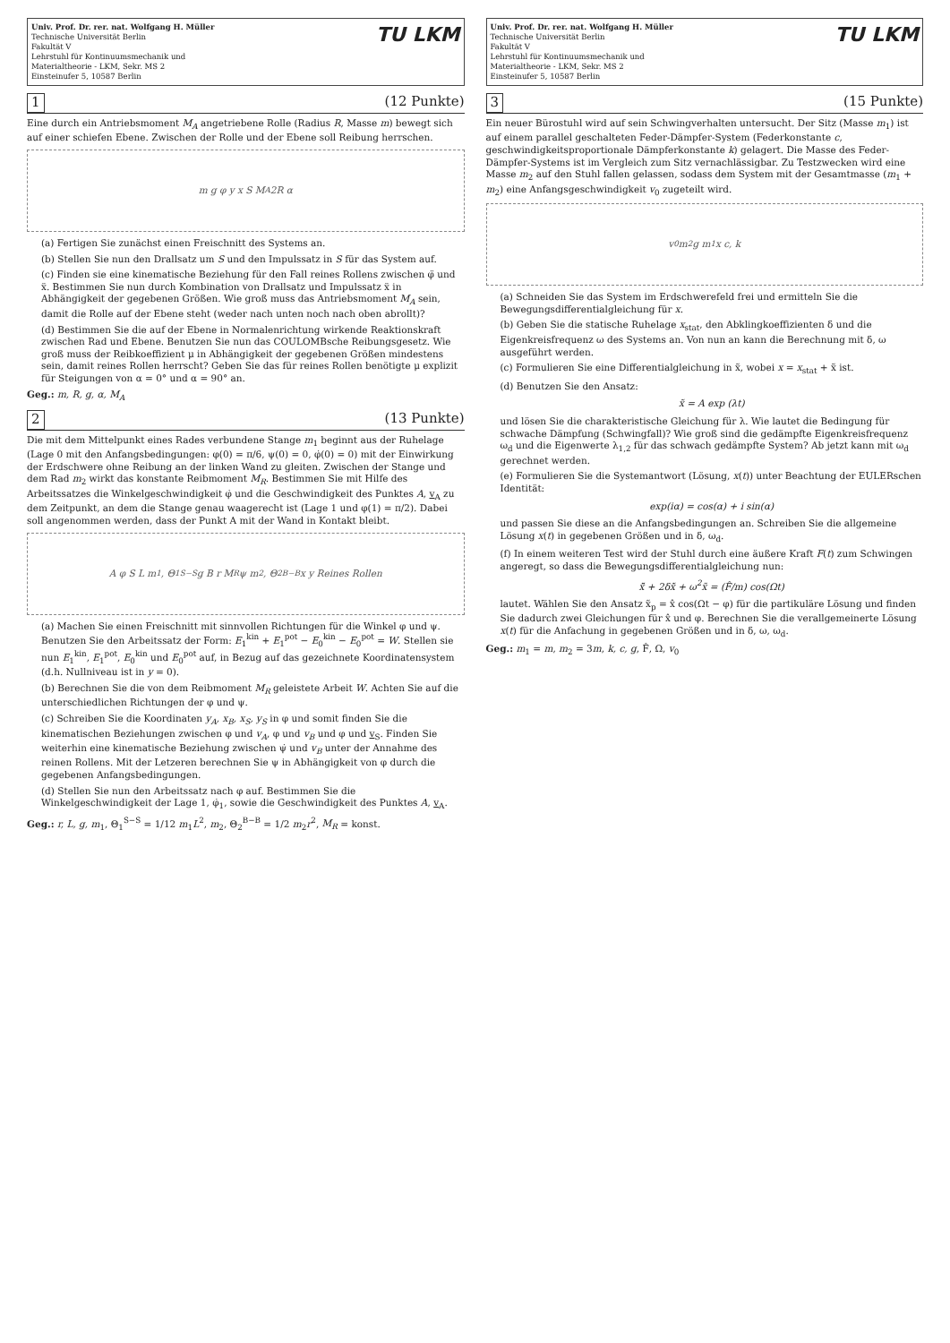Univ. Prof. Dr. rer. nat. Wolfgang H. Müller
Technische Universität Berlin
Fakultät V
Lehrstuhl für Kontinuumsmechanik und
Materialtheorie - LKM, Sekr. MS 2
Einsteinufer 5, 10587 Berlin
TU LKM
1 (12 Punkte)
Eine durch ein Antriebsmoment M<sub>A</sub> angetriebene Rolle (Radius R, Masse m) bewegt sich auf einer schiefen Ebene. Zwischen der Rolle und der Ebene soll Reibung herrschen.
m g φ y x S M<sub>A</sub> 2R α
(a) Fertigen Sie zunächst einen Freischnitt des Systems an.
(b) Stellen Sie nun den Drallsatz um S und den Impulssatz in S für das System auf.
(c) Finden sie eine kinematische Beziehung für den Fall reines Rollens zwischen φ̈ und ẍ. Bestimmen Sie nun durch Kombination von Drallsatz und Impulssatz ẍ in Abhängigkeit der gegebenen Größen. Wie groß muss das Antriebsmoment M<sub>A</sub> sein, damit die Rolle auf der Ebene steht (weder nach unten noch nach oben abrollt)?
(d) Bestimmen Sie die auf der Ebene in Normalenrichtung wirkende Reaktionskraft zwischen Rad und Ebene. Benutzen Sie nun das COULOMBsche Reibungsgesetz. Wie groß muss der Reibkoeffizient μ in Abhängigkeit der gegebenen Größen mindestens sein, damit reines Rollen herrscht? Geben Sie das für reines Rollen benötigte μ explizit für Steigungen von α = 0° und α = 90° an.
Geg.: m, R, g, α, M<sub>A</sub>
2 (13 Punkte)
Die mit dem Mittelpunkt eines Rades verbundene Stange m<sub>1</sub> beginnt aus der Ruhelage (Lage 0 mit den Anfangsbedingungen: φ(0) = π/6, ψ(0) = 0, φ̇(0) = 0) mit der Einwirkung der Erdschwere ohne Reibung an der linken Wand zu gleiten. Zwischen der Stange und dem Rad m<sub>2</sub> wirkt das konstante Reibmoment M<sub>R</sub>. Bestimmen Sie mit Hilfe des Arbeitssatzes die Winkelgeschwindigkeit φ̇ und die Geschwindigkeit des Punktes A, v<sub>A</sub> zu dem Zeitpunkt, an dem die Stange genau waagerecht ist (Lage 1 und φ(1) = π/2). Dabei soll angenommen werden, dass der Punkt A mit der Wand in Kontakt bleibt.
A φ S L m<sub>1</sub>, Θ<sub>1</sub><sup>S−S</sup> g B r M<sub>R</sub> ψ m<sub>2</sub>, Θ<sub>2</sub><sup>B−B</sup> x y Reines Rollen
(a) Machen Sie einen Freischnitt mit sinnvollen Richtungen für die Winkel φ und ψ. Benutzen Sie den Arbeitssatz der Form: E<sub>1</sub><sup>kin</sup> + E<sub>1</sub><sup>pot</sup> − E<sub>0</sub><sup>kin</sup> − E<sub>0</sub><sup>pot</sup> = W. Stellen sie nun E<sub>1</sub><sup>kin</sup>, E<sub>1</sub><sup>pot</sup>, E<sub>0</sub><sup>kin</sup> und E<sub>0</sub><sup>pot</sup> auf, in Bezug auf das gezeichnete Koordinatensystem (d.h. Nullniveau ist in y = 0).
(b) Berechnen Sie die von dem Reibmoment M<sub>R</sub> geleistete Arbeit W. Achten Sie auf die unterschiedlichen Richtungen der φ und ψ.
(c) Schreiben Sie die Koordinaten y<sub>A</sub>, x<sub>B</sub>, x<sub>S</sub>, y<sub>S</sub> in φ und somit finden Sie die kinematischen Beziehungen zwischen φ und v<sub>A</sub>, φ und v<sub>B</sub> und φ und v<sub>S</sub>. Finden Sie weiterhin eine kinematische Beziehung zwischen ψ̇ und v<sub>B</sub> unter der Annahme des reinen Rollens. Mit der Letzeren berechnen Sie ψ in Abhängigkeit von φ durch die gegebenen Anfangsbedingungen.
(d) Stellen Sie nun den Arbeitssatz nach φ auf. Bestimmen Sie die Winkelgeschwindigkeit der Lage 1, φ̇<sub>1</sub>, sowie die Geschwindigkeit des Punktes A, v<sub>A</sub>.
Geg.: r, L, g, m<sub>1</sub>, Θ<sub>1</sub><sup>S−S</sup> = 1/12 m<sub>1</sub>L<sup>2</sup>, m<sub>2</sub>, Θ<sub>2</sub><sup>B−B</sup> = 1/2 m<sub>2</sub>r<sup>2</sup>, M<sub>R</sub> = konst.
Univ. Prof. Dr. rer. nat. Wolfgang H. Müller
Technische Universität Berlin
Fakultät V
Lehrstuhl für Kontinuumsmechanik und
Materialtheorie - LKM, Sekr. MS 2
Einsteinufer 5, 10587 Berlin
TU LKM
3 (15 Punkte)
Ein neuer Bürostuhl wird auf sein Schwingverhalten untersucht. Der Sitz (Masse m<sub>1</sub>) ist auf einem parallel geschalteten Feder-Dämpfer-System (Federkonstante c, geschwindigkeitsproportionale Dämpferkonstante k) gelagert. Die Masse des Feder-Dämpfer-Systems ist im Vergleich zum Sitz vernachlässigbar. Zu Testzwecken wird eine Masse m<sub>2</sub> auf den Stuhl fallen gelassen, sodass dem System mit der Gesamtmasse (m<sub>1</sub> + m<sub>2</sub>) eine Anfangsgeschwindigkeit v<sub>0</sub> zugeteilt wird.
v<sub>0</sub> m<sub>2</sub> g m<sub>1</sub> x c, k
(a) Schneiden Sie das System im Erdschwerefeld frei und ermitteln Sie die Bewegungsdifferentialgleichung für x.
(b) Geben Sie die statische Ruhelage x<sub>stat</sub>, den Abklingkoeffizienten δ und die Eigenkreisfrequenz ω des Systems an. Von nun an kann die Berechnung mit δ, ω ausgeführt werden.
(c) Formulieren Sie eine Differentialgleichung in x̃, wobei x = x<sub>stat</sub> + x̃ ist.
(d) Benutzen Sie den Ansatz:
x̃ = A exp (λt)
und lösen Sie die charakteristische Gleichung für λ. Wie lautet die Bedingung für schwache Dämpfung (Schwingfall)? Wie groß sind die gedämpfte Eigenkreisfrequenz ω<sub>d</sub> und die Eigenwerte λ<sub>1,2</sub> für das schwach gedämpfte System? Ab jetzt kann mit ω<sub>d</sub> gerechnet werden.
(e) Formulieren Sie die Systemantwort (Lösung, x(t)) unter Beachtung der EULERschen Identität:
exp(iα) = cos(α) + i sin(α)
und passen Sie diese an die Anfangsbedingungen an. Schreiben Sie die allgemeine Lösung x(t) in gegebenen Größen und in δ, ω<sub>d</sub>.
(f) In einem weiteren Test wird der Stuhl durch eine äußere Kraft F(t) zum Schwingen angeregt, so dass die Bewegungsdifferentialgleichung nun:
x̃̈ + 2δx̃̇ + ω<sup>2</sup>x̃ = (F̂/m) cos(Ωt)
lautet. Wählen Sie den Ansatz x̃<sub>p</sub> = x̂ cos(Ωt − φ) für die partikuläre Lösung und finden Sie dadurch zwei Gleichungen für x̂ und φ. Berechnen Sie die verallgemeinerte Lösung x(t) für die Anfachung in gegebenen Größen und in δ, ω, ω<sub>d</sub>.
Geg.: m<sub>1</sub> = m, m<sub>2</sub> = 3m, k, c, g, F̂, Ω, v<sub>0</sub>